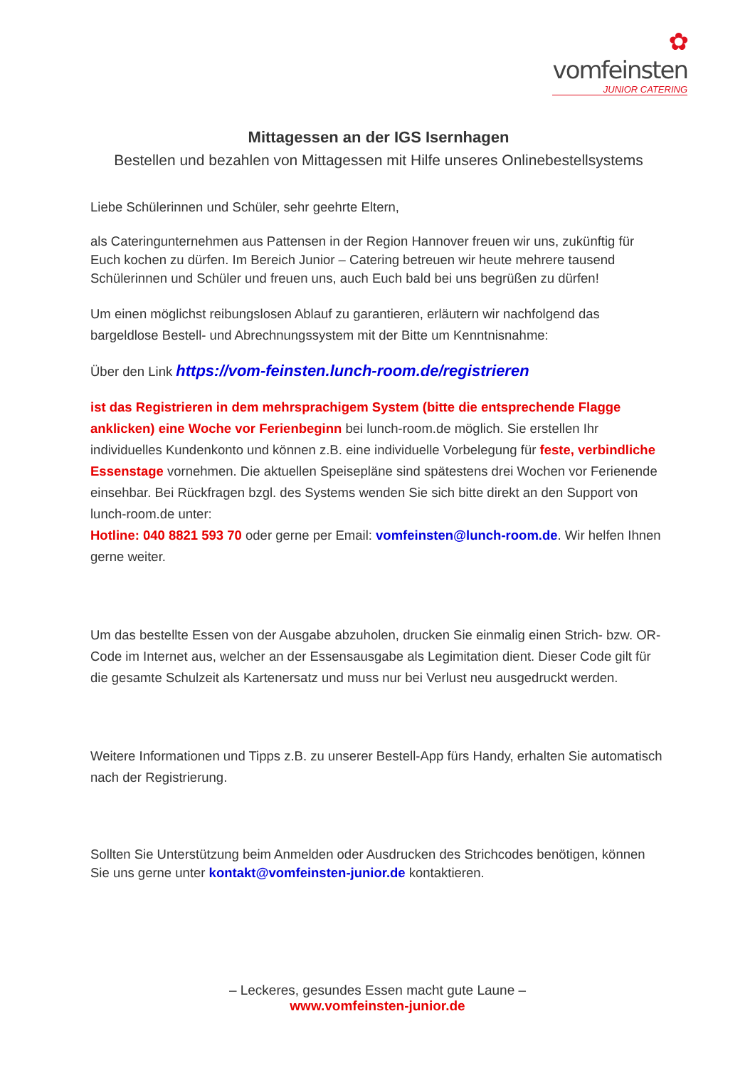✿ vomfeinsten
JUNIOR CATERING
Mittagessen an der IGS Isernhagen
Bestellen und bezahlen von Mittagessen mit Hilfe unseres Onlinebestellsystems
Liebe Schülerinnen und Schüler, sehr geehrte Eltern,
als Cateringunternehmen aus Pattensen in der Region Hannover freuen wir uns, zukünftig für Euch kochen zu dürfen. Im Bereich Junior – Catering betreuen wir heute mehrere tausend Schülerinnen und Schüler und freuen uns, auch Euch bald bei uns begrüßen zu dürfen!
Um einen möglichst reibungslosen Ablauf zu garantieren, erläutern wir nachfolgend das bargeldlose Bestell- und Abrechnungssystem mit der Bitte um Kenntnisnahme:
Über den Link https://vom-feinsten.lunch-room.de/registrieren
ist das Registrieren in dem mehrsprachigem System (bitte die entsprechende Flagge anklicken) eine Woche vor Ferienbeginn bei lunch-room.de möglich. Sie erstellen Ihr individuelles Kundenkonto und können z.B. eine individuelle Vorbelegung für feste, verbindliche Essenstage vornehmen. Die aktuellen Speisepläne sind spätestens drei Wochen vor Ferienende einsehbar. Bei Rückfragen bzgl. des Systems wenden Sie sich bitte direkt an den Support von lunch-room.de unter:
Hotline: 040 8821 593 70 oder gerne per Email: vomfeinsten@lunch-room.de. Wir helfen Ihnen gerne weiter.
Um das bestellte Essen von der Ausgabe abzuholen, drucken Sie einmalig einen Strich- bzw. OR-Code im Internet aus, welcher an der Essensausgabe als Legimitation dient. Dieser Code gilt für die gesamte Schulzeit als Kartenersatz und muss nur bei Verlust neu ausgedruckt werden.
Weitere Informationen und Tipps z.B. zu unserer Bestell-App fürs Handy, erhalten Sie automatisch nach der Registrierung.
Sollten Sie Unterstützung beim Anmelden oder Ausdrucken des Strichcodes benötigen, können Sie uns gerne unter kontakt@vomfeinsten-junior.de kontaktieren.
– Leckeres, gesundes Essen macht gute Laune –
www.vomfeinsten-junior.de